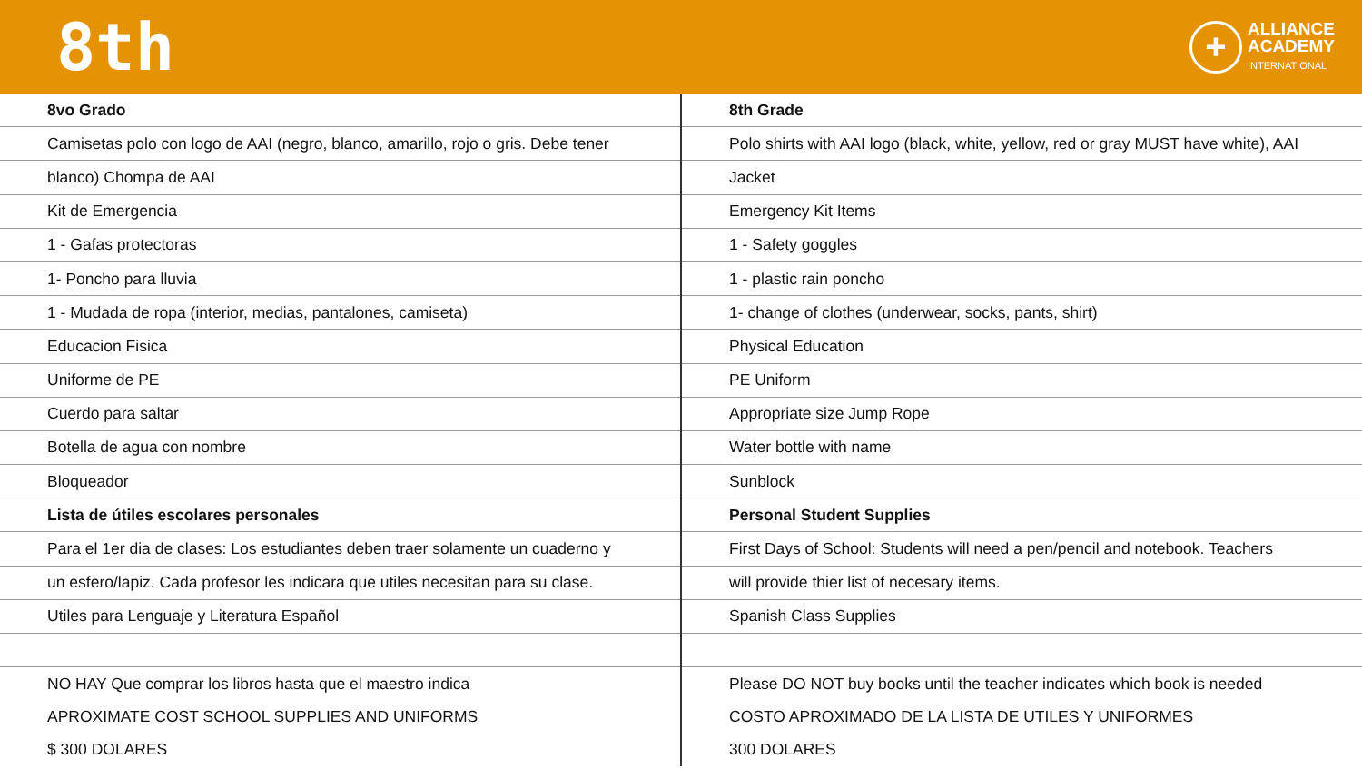8th
+
ALLIANCE
ACADEMY
INTERNATIONAL
| 8vo Grado | 8th Grade |
| Camisetas polo con logo de AAI (negro, blanco, amarillo, rojo o gris. Debe tener | Polo shirts with AAI logo (black, white, yellow, red or gray MUST have white), AAI |
| blanco) Chompa de AAI | Jacket |
| Kit de Emergencia | Emergency Kit Items |
| 1 - Gafas protectoras | 1 - Safety goggles |
| 1- Poncho para lluvia | 1 - plastic rain poncho |
| 1 - Mudada de ropa (interior, medias, pantalones, camiseta) | 1- change of clothes (underwear, socks, pants, shirt) |
| Educacion Fisica | Physical Education |
| Uniforme de PE | PE Uniform |
| Cuerdo para saltar | Appropriate size Jump Rope |
| Botella de agua con nombre | Water bottle with name |
| Bloqueador | Sunblock |
| Lista de útiles escolares personales | Personal Student Supplies |
| Para el 1er dia de clases: Los estudiantes deben traer solamente un cuaderno y | First Days of School: Students will need a pen/pencil and notebook. Teachers |
| un esfero/lapiz. Cada profesor les indicara que utiles necesitan para su clase. | will provide thier list of necesary items. |
| Utiles para Lenguaje y Literatura Español | Spanish Class Supplies |
| NO HAY Que comprar los libros hasta que el maestro indica | Please DO NOT buy books until the teacher indicates which book is needed |
| APROXIMATE COST SCHOOL SUPPLIES AND UNIFORMS | COSTO APROXIMADO DE LA LISTA DE UTILES Y UNIFORMES |
| $ 300 DOLARES | 300 DOLARES |